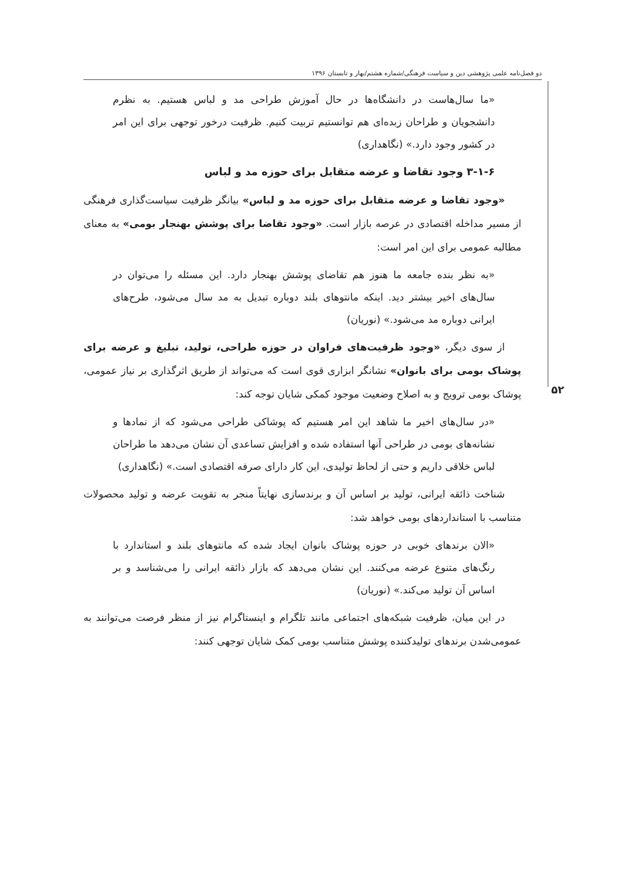دو فصل‌نامه علمی پژوهشی دین و سیاست فرهنگی/شماره هشتم/بهار و تابستان ۱۳۹۶
۵۲
«ما سال‌هاست در دانشگاه‌ها در حال آموزش طراحی مد و لباس هستیم. به نظرم دانشجویان و طراحان زبده‌ای هم توانستیم تربیت کنیم. ظرفیت درخور توجهی برای این امر در کشور وجود دارد.» (نگاهداری)
۳-۱-۶ وجود تقاضا و عرضه متقابل برای حوزه مد و لباس
«وجود تقاضا و عرضه متقابل برای حوزه مد و لباس» بیانگر ظرفیت سیاست‌گذاری فرهنگی از مسیر مداخله اقتصادی در عرصه بازار است. «وجود تقاضا برای پوشش بهنجار بومی» به معنای مطالبه عمومی برای این امر است:
«به نظر بنده جامعه ما هنوز هم تقاضای پوشش بهنجار دارد. این مسئله را می‌توان در سال‌های اخیر بیشتر دید. اینکه مانتوهای بلند دوباره تبدیل به مد سال می‌شود، طرح‌های ایرانی دوباره مد می‌شود.» (نوریان)
از سوی دیگر، «وجود ظرفیت‌های فراوان در حوزه طراحی، تولید، تبلیغ و عرضه برای پوشاک بومی برای بانوان» نشانگر ابزاری قوی است که می‌تواند از طریق اثرگذاری بر نیاز عمومی، پوشاک بومی ترویج و به اصلاح وضعیت موجود کمکی شایان توجه کند:
«در سال‌های اخیر ما شاهد این امر هستیم که پوشاکی طراحی می‌شود که از نمادها و نشانه‌های بومی در طراحی آنها استفاده شده و افزایش تساعدی آن نشان می‌دهد ما طراحان لباس خلاقی داریم و حتی از لحاظ تولیدی، این کار دارای صرفه اقتصادی است.» (نگاهداری)
شناخت ذائقه ایرانی، تولید بر اساس آن و برندسازی نهایتاً منجر به تقویت عرضه و تولید محصولات متناسب با استانداردهای بومی خواهد شد:
«الان برندهای خوبی در حوزه پوشاک بانوان ایجاد شده که مانتوهای بلند و استاندارد با رنگ‌های متنوع عرضه می‌کنند. این نشان می‌دهد که بازار ذائقه ایرانی را می‌شناسد و بر اساس آن تولید می‌کند.» (نوریان)
در این میان، ظرفیت شبکه‌های اجتماعی مانند تلگرام و اینستاگرام نیز از منظر فرصت می‌توانند به عمومی‌شدن برندهای تولیدکننده پوشش متناسب بومی کمک شایان توجهی کنند: